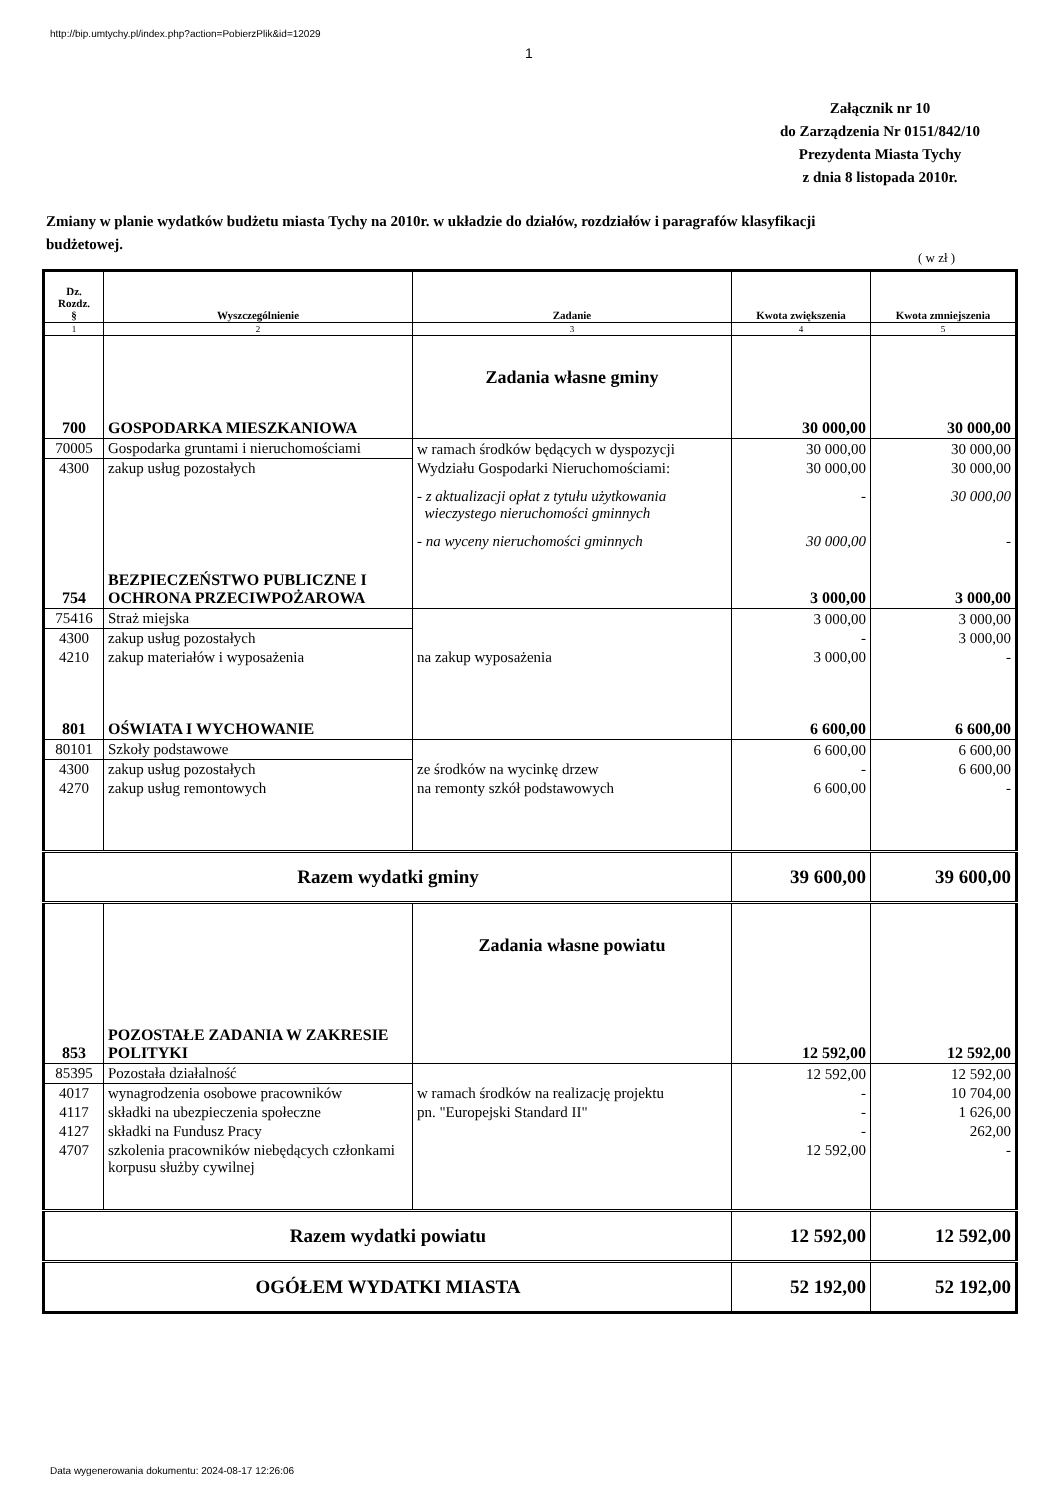http://bip.umtychy.pl/index.php?action=PobierzPlik&id=12029
1
Załącznik nr 10
do Zarządzenia Nr 0151/842/10
Prezydenta Miasta Tychy
z dnia 8 listopada 2010r.
Zmiany w planie wydatków budżetu miasta Tychy na 2010r. w układzie do działów, rozdziałów i paragrafów klasyfikacji budżetowej.
( w zł )
| Dz. Rozdz. § | Wyszczególnienie | Zadanie | Kwota zwiększenia | Kwota zmniejszenia |
| --- | --- | --- | --- | --- |
| 1 | 2 | 3 | 4 | 5 |
| | | Zadania własne gminy | | |
| 700 | GOSPODARKA MIESZKANIOWA | | 30 000,00 | 30 000,00 |
| 70005 | Gospodarka gruntami i nieruchomościami | w ramach środków będących w dyspozycji | 30 000,00 | 30 000,00 |
| 4300 | zakup usług pozostałych | Wydziału Gospodarki Nieruchomościami: | 30 000,00 | 30 000,00 |
| | | - z aktualizacji opłat z tytułu użytkowania wieczystego nieruchomości gminnych | - | 30 000,00 |
| | | - na wyceny nieruchomości gminnych | 30 000,00 | - |
| 754 | BEZPIECZEŃSTWO PUBLICZNE I OCHRONA PRZECIWPOŻAROWA | | 3 000,00 | 3 000,00 |
| 75416 | Straż miejska | | 3 000,00 | 3 000,00 |
| 4300 | zakup usług pozostałych | | - | 3 000,00 |
| 4210 | zakup materiałów i wyposażenia | na zakup wyposażenia | 3 000,00 | - |
| 801 | OŚWIATA I WYCHOWANIE | | 6 600,00 | 6 600,00 |
| 80101 | Szkoły podstawowe | | 6 600,00 | 6 600,00 |
| 4300 | zakup usług pozostałych | ze środków na wycinkę drzew | - | 6 600,00 |
| 4270 | zakup usług remontowych | na remonty szkół podstawowych | 6 600,00 | - |
| Razem wydatki gminy | | | 39 600,00 | 39 600,00 |
| | | Zadania własne powiatu | | |
| 853 | POZOSTAŁE ZADANIA W ZAKRESIE POLITYKI | | 12 592,00 | 12 592,00 |
| 85395 | Pozostała działalność | | 12 592,00 | 12 592,00 |
| 4017 | wynagrodzenia osobowe pracowników | w ramach środków na realizację projektu | - | 10 704,00 |
| 4117 | składki na ubezpieczenia społeczne | pn. "Europejski Standard II" | - | 1 626,00 |
| 4127 | składki na Fundusz Pracy | | - | 262,00 |
| 4707 | szkolenia pracowników niebędących członkami korpusu służby cywilnej | | 12 592,00 | - |
| Razem wydatki powiatu | | | 12 592,00 | 12 592,00 |
| OGÓŁEM WYDATKI MIASTA | | | 52 192,00 | 52 192,00 |
Data wygenerowania dokumentu: 2024-08-17 12:26:06